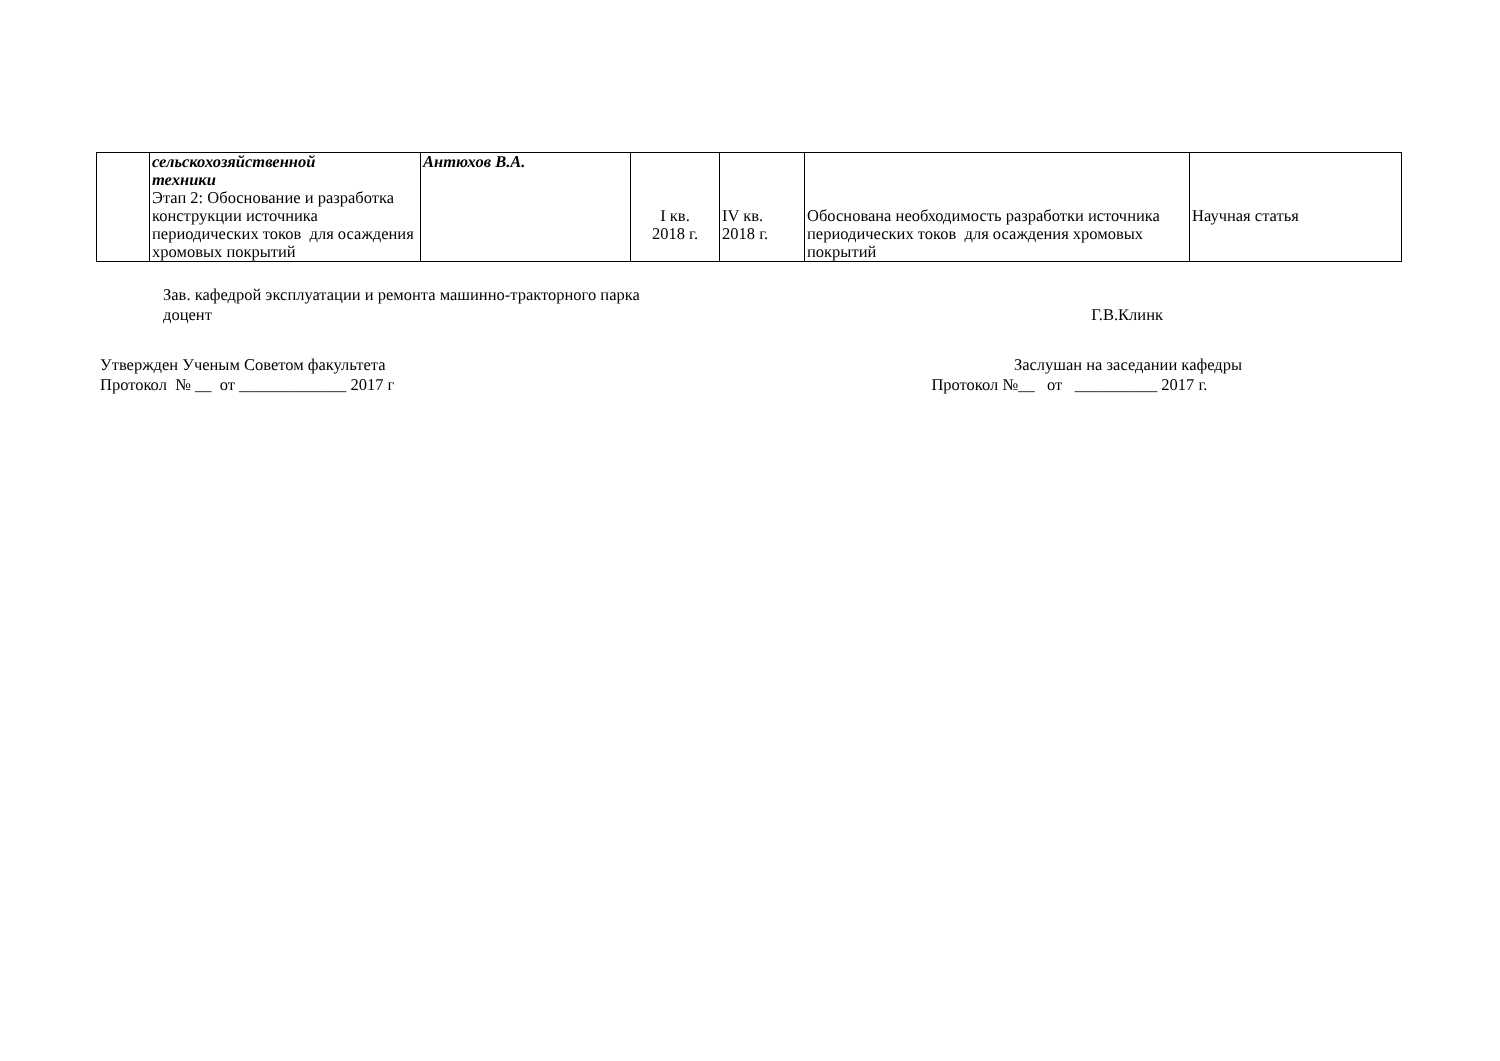| | сельскохозяйственной техники Этап 2: Обоснование и разработка конструкции источника периодических токов для осаждения хромовых покрытий | Антюхов В.А. | I кв. 2018 г. | IV кв. 2018 г. | Обоснована необходимость разработки источника периодических токов для осаждения хромовых покрытий | Научная статья |
Зав. кафедрой эксплуатации и ремонта машинно-тракторного парка
доцент
Г.В.Клинк
Утвержден Ученым Советом факультета
Протокол № __ от _____________ 2017 г
Заслушан на заседании кафедры
Протокол №__ от __________ 2017 г.